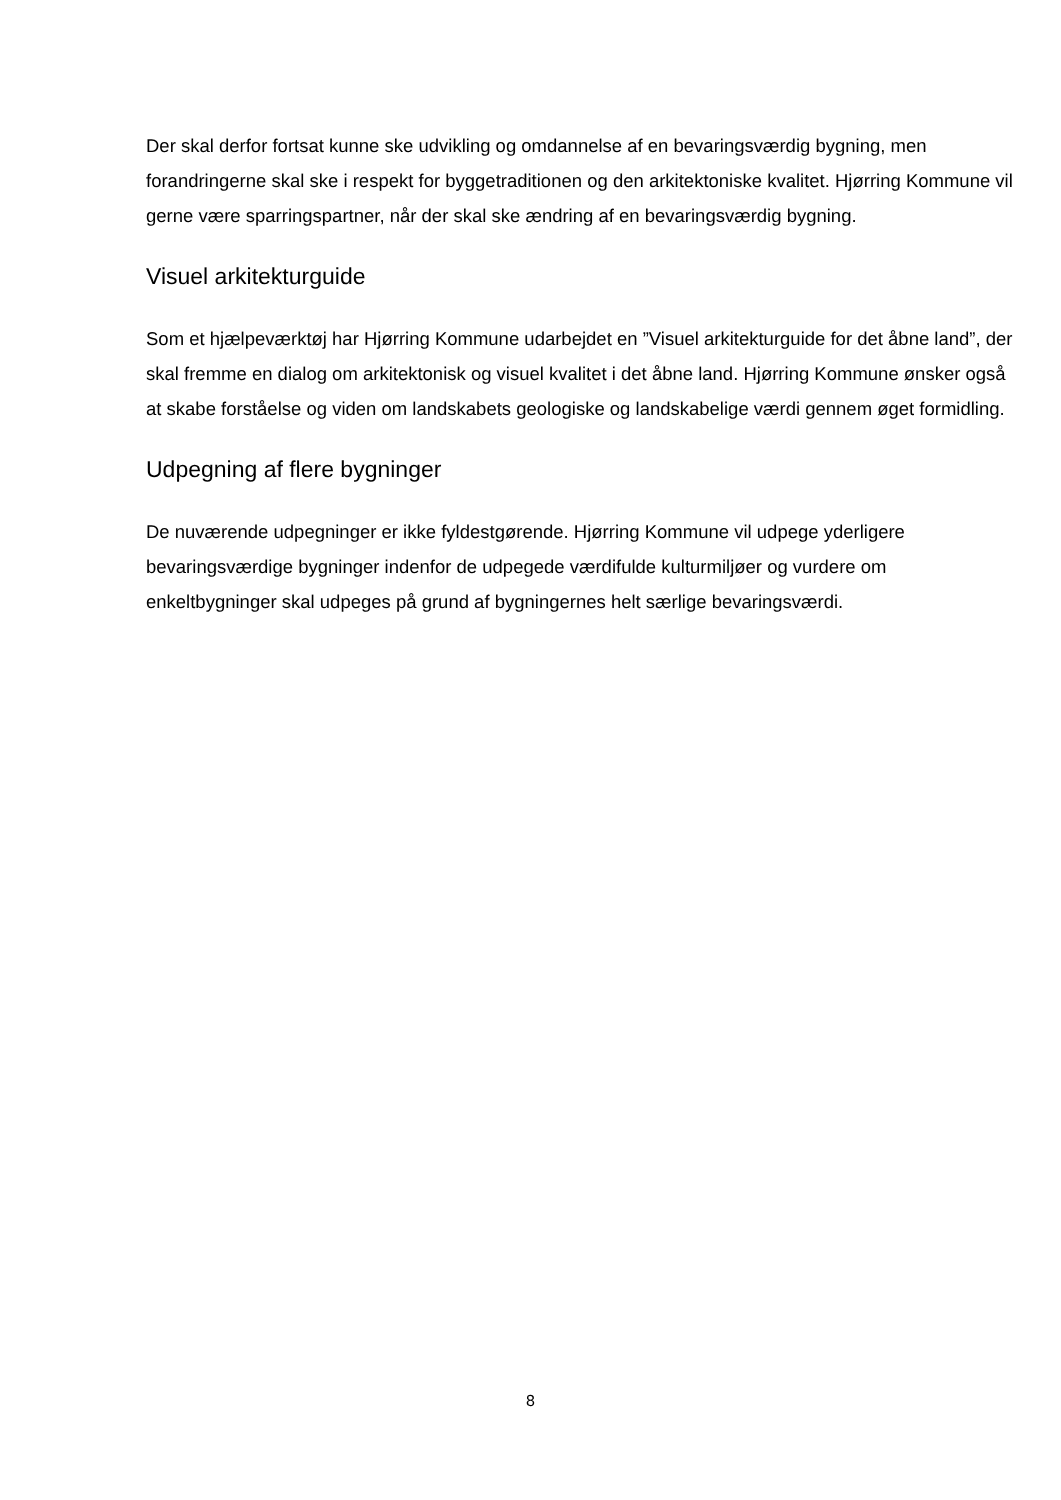Der skal derfor fortsat kunne ske udvikling og omdannelse af en bevaringsværdig bygning, men forandringerne skal ske i respekt for byggetraditionen og den arkitektoniske kvalitet. Hjørring Kommune vil gerne være sparringspartner, når der skal ske ændring af en bevaringsværdig bygning.
Visuel arkitekturguide
Som et hjælpeværktøj har Hjørring Kommune udarbejdet en ”Visuel arkitekturguide for det åbne land”, der skal fremme en dialog om arkitektonisk og visuel kvalitet i det åbne land. Hjørring Kommune ønsker også at skabe forståelse og viden om landskabets geologiske og landskabelige værdi gennem øget formidling.
Udpegning af flere bygninger
De nuværende udpegninger er ikke fyldestgørende. Hjørring Kommune vil udpege yderligere bevaringsværdige bygninger indenfor de udpegede værdifulde kulturmiljøer og vurdere om enkeltbygninger skal udpeges på grund af bygningernes helt særlige bevaringsværdi.
8